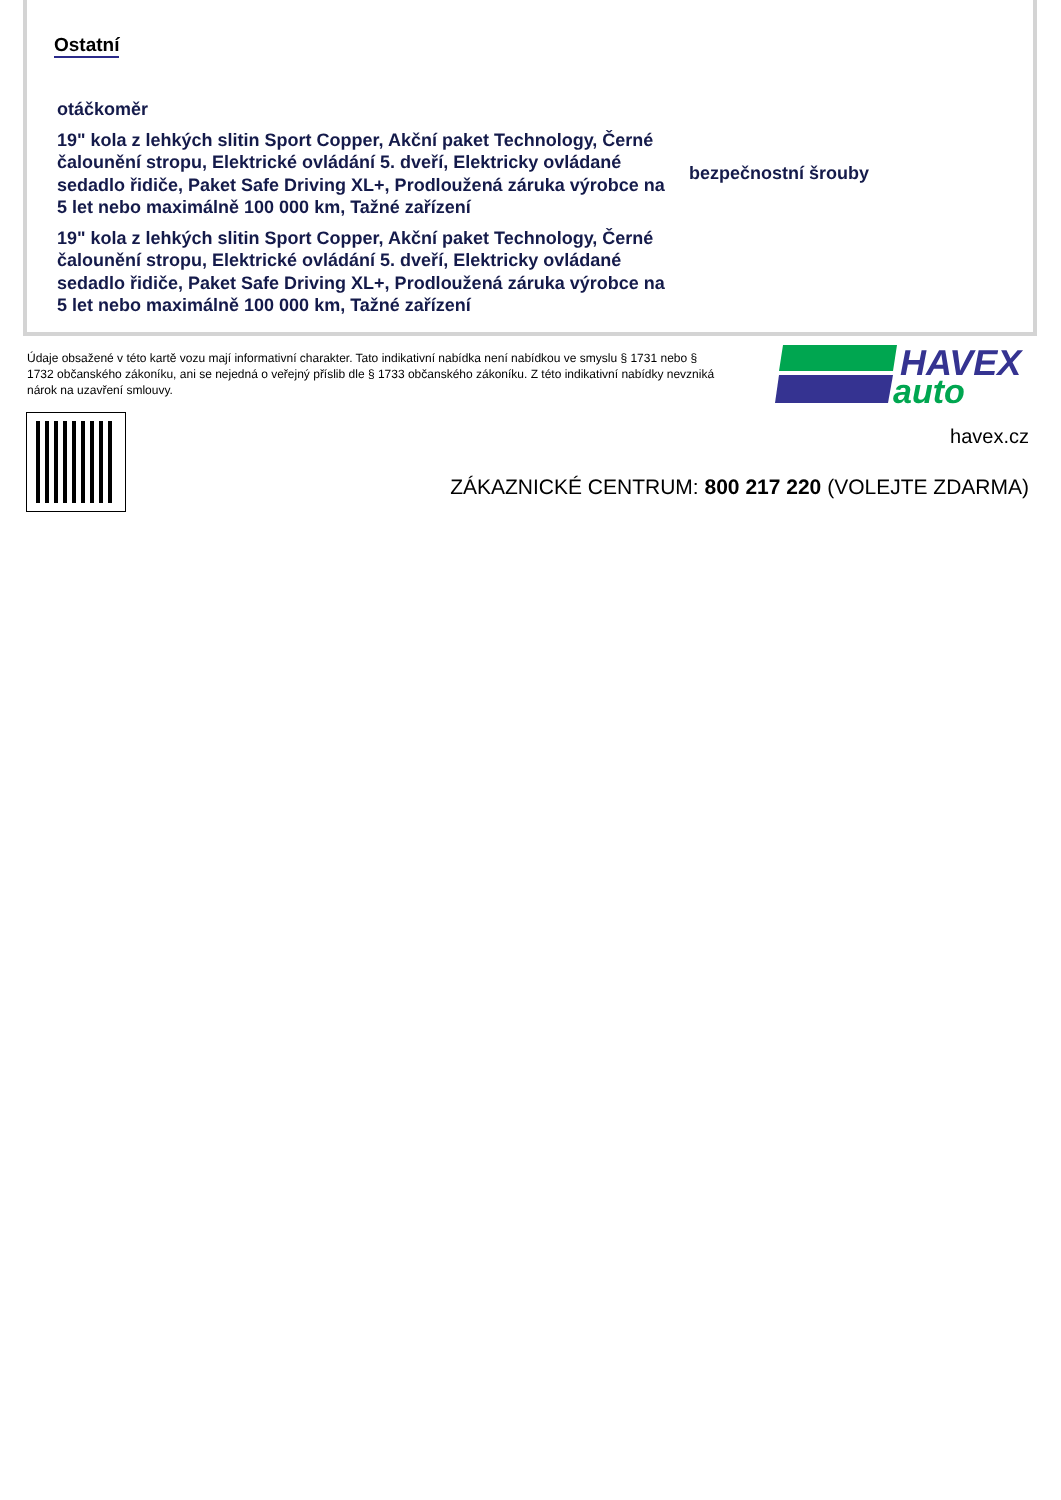Ostatní
otáčkoměr
19" kola z lehkých slitin Sport Copper, Akční paket Technology, Černé čalounění stropu, Elektrické ovládání 5. dveří, Elektricky ovládané sedadlo řidiče, Paket Safe Driving XL+, Prodloužená záruka výrobce na 5 let nebo maximálně 100 000 km, Tažné zařízení
bezpečnostní šrouby
19" kola z lehkých slitin Sport Copper, Akční paket Technology, Černé čalounění stropu, Elektrické ovládání 5. dveří, Elektricky ovládané sedadlo řidiče, Paket Safe Driving XL+, Prodloužená záruka výrobce na 5 let nebo maximálně 100 000 km, Tažné zařízení
Údaje obsažené v této kartě vozu mají informativní charakter. Tato indikativní nabídka není nabídkou ve smyslu § 1731 nebo § 1732 občanského zákoníku, ani se nejedná o veřejný příslib dle § 1733 občanského zákoníku. Z této indikativní nabídky nevzniká nárok na uzavření smlouvy.
HAVEX
auto
havex.cz
ZÁKAZNICKÉ CENTRUM: 800 217 220 (VOLEJTE ZDARMA)